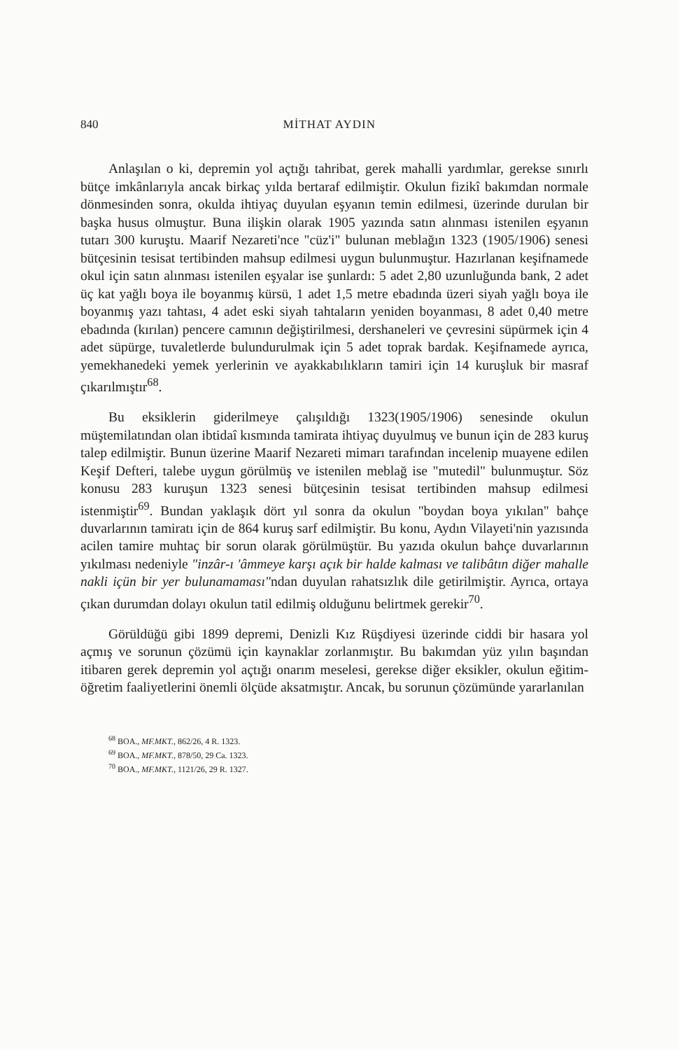840 MİTHAT AYDIN
Anlaşılan o ki, depremin yol açtığı tahribat, gerek mahalli yardımlar, gerekse sınırlı bütçe imkânlarıyla ancak birkaç yılda bertaraf edilmiştir. Okulun fizikî bakımdan normale dönmesinden sonra, okulda ihtiyaç duyulan eşyanın temin edilmesi, üzerinde durulan bir başka husus olmuştur. Buna ilişkin olarak 1905 yazında satın alınması istenilen eşyanın tutarı 300 kuruştu. Maarif Nezareti'nce "cüz'i" bulunan meblağın 1323 (1905/1906) senesi bütçesinin tesisat tertibinden mahsup edilmesi uygun bulunmuştur. Hazırlanan keşifnamede okul için satın alınması istenilen eşyalar ise şunlardı: 5 adet 2,80 uzunluğunda bank, 2 adet üç kat yağlı boya ile boyanmış kürsü, 1 adet 1,5 metre ebadında üzeri siyah yağlı boya ile boyanmış yazı tahtası, 4 adet eski siyah tahtaların yeniden boyanması, 8 adet 0,40 metre ebadında (kırılan) pencere camının değiştirilmesi, dershaneleri ve çevresini süpürmek için 4 adet süpürge, tuvaletlerde bulundurulmak için 5 adet toprak bardak. Keşifnamede ayrıca, yemekhanedeki yemek yerlerinin ve ayakkabılıkların tamiri için 14 kuruşluk bir masraf çıkarılmıştır<sup>68</sup>.
Bu eksiklerin giderilmeye çalışıldığı 1323(1905/1906) senesinde okulun müştemilatından olan ibtidaî kısmında tamirata ihtiyaç duyulmuş ve bunun için de 283 kuruş talep edilmiştir. Bunun üzerine Maarif Nezareti mimarı tarafından incelenip muayene edilen Keşif Defteri, talebe uygun görülmüş ve istenilen meblağ ise "mutedil" bulunmuştur. Söz konusu 283 kuruşun 1323 senesi bütçesinin tesisat tertibinden mahsup edilmesi istenmiştir<sup>69</sup>. Bundan yaklaşık dört yıl sonra da okulun "boydan boya yıkılan" bahçe duvarlarının tamiratı için de 864 kuruş sarf edilmiştir. Bu konu, Aydın Vilayeti'nin yazısında acilen tamire muhtaç bir sorun olarak görülmüştür. Bu yazıda okulun bahçe duvarlarının yıkılması nedeniyle "inzâr-ı 'âmmeye karşı açık bir halde kalması ve talibâtın diğer mahalle nakli içün bir yer bulunamaması"ndan duyulan rahatsızlık dile getirilmiştir. Ayrıca, ortaya çıkan durumdan dolayı okulun tatil edilmiş olduğunu belirtmek gerekir<sup>70</sup>.
Görüldüğü gibi 1899 depremi, Denizli Kız Rüşdiyesi üzerinde ciddi bir hasara yol açmış ve sorunun çözümü için kaynaklar zorlanmıştır. Bu bakımdan yüz yılın başından itibaren gerek depremin yol açtığı onarım meselesi, gerekse diğer eksikler, okulun eğitim-öğretim faaliyetlerini önemli ölçüde aksatmıştır. Ancak, bu sorunun çözümünde yararlanılan
<sup>68</sup> BOA., MF.MKT., 862/26, 4 R. 1323.
<sup>69</sup> BOA., MF.MKT., 878/50, 29 Ca. 1323.
<sup>70</sup> BOA., MF.MKT., 1121/26, 29 R. 1327.